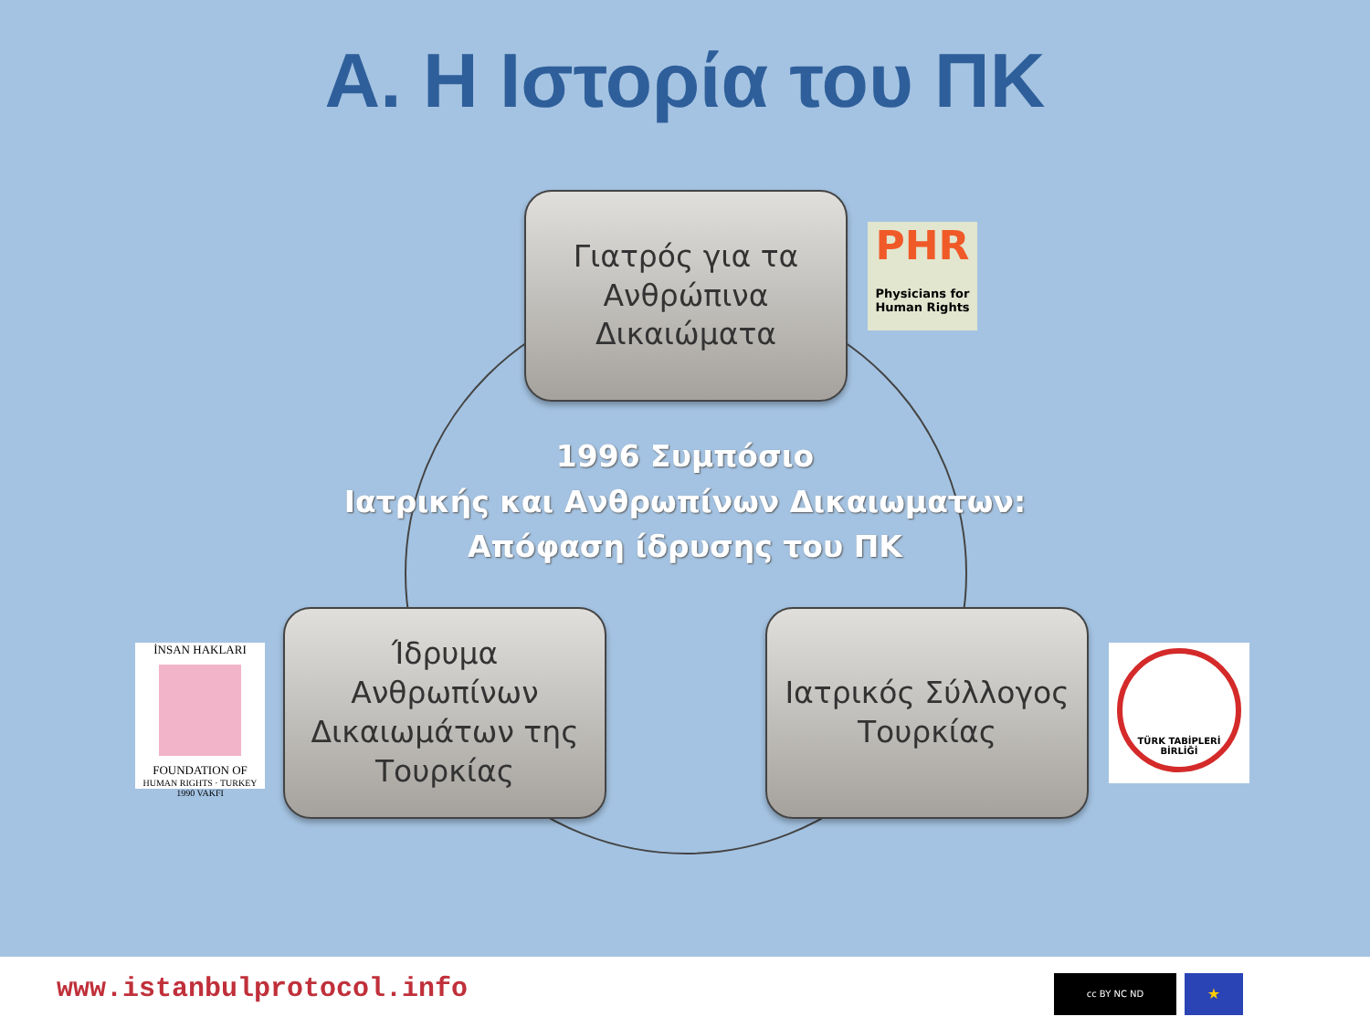Α. Η Ιστορία του ΠΚ
Γιατρός για τα
Ανθρώπινα
Δικαιώματα
PHR
Physicians for Human Rights
1996 Συμπόσιο
Ιατρικής και Ανθρωπίνων Δικαιωματων:
Απόφαση ίδρυσης του ΠΚ
İNSAN HAKLARI
FOUNDATION OF
HUMAN RIGHTS · TURKEY 1990 VAKFI
Ίδρυμα
Ανθρωπίνων
Δικαιωμάτων της
Τουρκίας
Ιατρικός Σύλλογος
Τουρκίας
TÜRK TABİPLERİ BİRLİĞİ
www.istanbulprotocol.info cc BY NC ND ★